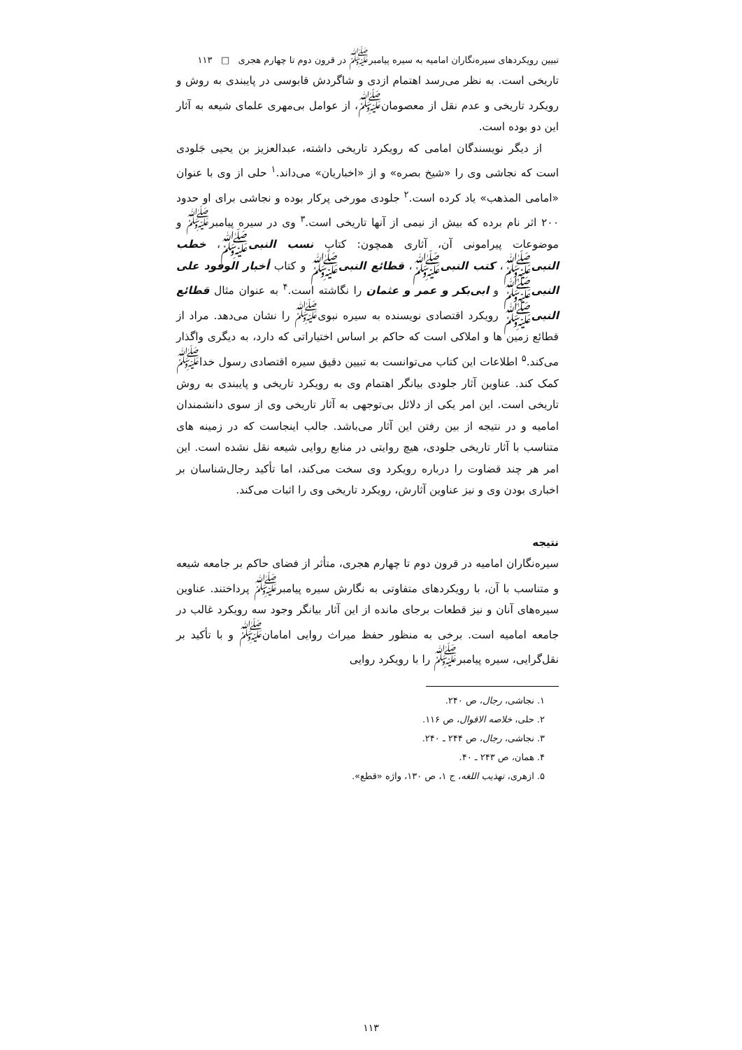تبیین رویکردهای سیره‌نگاران امامیه به سیره پیامبر<sup>ﷺ</sup> در قرون دوم تا چهارم هجری □ ۱۱۳
تاریخی است. به نظر می‌رسد اهتمام ازدی و شاگردش قابوسی در پایبندی به روش و رویکرد تاریخی و عدم نقل از معصومان<sup>ﷺ</sup>، از عوامل بی‌مهری علمای شیعه به آثار این دو بوده است.
از دیگر نویسندگان امامی که رویکرد تاریخی داشته، عبدالعزیز بن یحیی جَلودی است که نجاشی وی را «شیخ بصره» و از «اخباریان» می‌داند.<sup>۱</sup> حلی از وی با عنوان «امامی المذهب» یاد کرده است.<sup>۲</sup> جلودی مورخی پرکار بوده و نجاشی برای او حدود ۲۰۰ اثر نام برده که بیش از نیمی از آنها تاریخی است.<sup>۳</sup> وی در سیره پیامبر<sup>ﷺ</sup> و موضوعات پیرامونی آن، آثاری همچون: کتاب نسب النبیﷺ، خطب النبیﷺ، کتب النبیﷺ، قطائع النبیﷺ و کتاب أخبار الوفود علی النبیﷺ و ابی‌بکر و عمر و عثمان را نگاشته است.<sup>۴</sup> به عنوان مثال قطائع النبیﷺ رویکرد اقتصادی نویسنده به سیره نبوی<sup>ﷺ</sup> را نشان می‌دهد. مراد از قطائع زمین ها و املاکی است که حاکم بر اساس اختیاراتی که دارد، به دیگری واگذار می‌کند.<sup>۵</sup> اطلاعات این کتاب می‌توانست به تبیین دقیق سیره اقتصادی رسول خدا<sup>ﷺ</sup> کمک کند. عناوین آثار جلودی بیانگر اهتمام وی به رویکرد تاریخی و پایبندی به روش تاریخی است. این امر یکی از دلائل بی‌توجهی به آثار تاریخی وی از سوی دانشمندان امامیه و در نتیجه از بین رفتن این آثار می‌باشد. جالب اینجاست که در زمینه های متناسب با آثار تاریخی جلودی، هیچ روایتی در منابع روایی شیعه نقل نشده است. این امر هر چند قضاوت را درباره رویکرد وی سخت می‌کند، اما تأکید رجال‌شناسان بر اخباری بودن وی و نیز عناوین آثارش، رویکرد تاریخی وی را اثبات می‌کند.
نتیجه
سیره‌نگاران امامیه در قرون دوم تا چهارم هجری، متأثر از فضای حاکم بر جامعه شیعه و متناسب با آن، با رویکردهای متفاوتی به نگارش سیره پیامبر<sup>ﷺ</sup> پرداختند. عناوین سیره‌های آنان و نیز قطعات برجای مانده از این آثار بیانگر وجود سه رویکرد غالب در جامعه امامیه است. برخی به منظور حفظ میراث روایی امامان<sup>ﷺ</sup> و با تأکید بر نقل‌گرایی، سیره پیامبر<sup>ﷺ</sup> را با رویکرد روایی
۱. نجاشی، رجال، ص ۲۴۰.
۲. حلی، خلاصه الاقوال، ص ۱۱۶.
۳. نجاشی، رجال، ص ۲۴۴ ـ ۲۴۰.
۴. همان، ص ۲۴۳ ـ ۴۰.
۵. ازهری، تهذیب اللغه، ج ۱، ص ۱۳۰، واژه «قطع».
۱۱۳